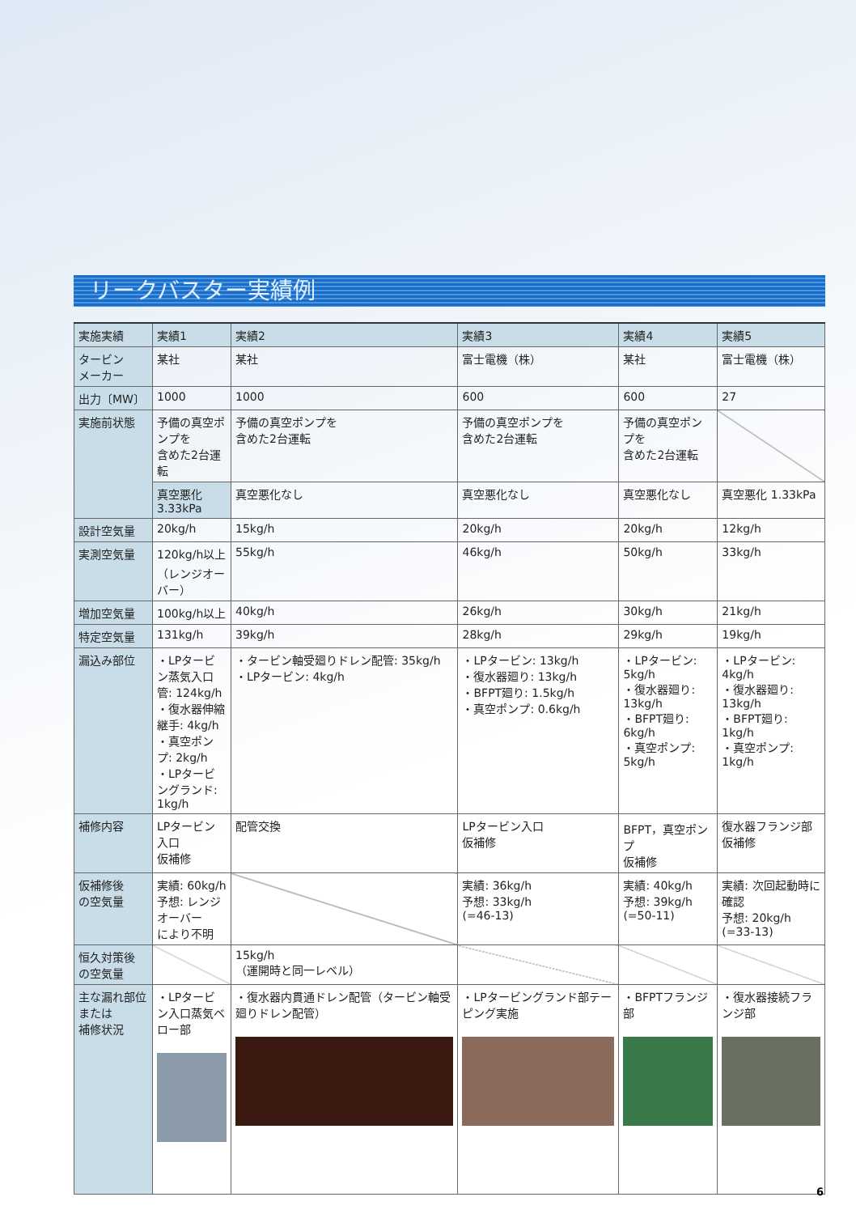リークバスター実績例
| 実施実績 | 実績1 | 実績2 | 実績3 | 実績4 | 実績5 |
| --- | --- | --- | --- | --- | --- |
| タービン メーカー | 某社 | 某社 | 富士電機（株） | 某社 | 富士電機（株） |
| 出力〔MW〕 | 1000 | 1000 | 600 | 600 | 27 |
| 実施前状態 | 予備の真空ポンプを 含めた2台運転 | 予備の真空ポンプを 含めた2台運転 | 予備の真空ポンプを 含めた2台運転 | 予備の真空ポンプを 含めた2台運転 | |
| | 真空悪化 3.33kPa | 真空悪化なし | 真空悪化なし | 真空悪化なし | 真空悪化 1.33kPa |
| 設計空気量 | 20kg/h | 15kg/h | 20kg/h | 20kg/h | 12kg/h |
| 実測空気量 | 120kg/h以上 （レンジオーバー） | 55kg/h | 46kg/h | 50kg/h | 33kg/h |
| 増加空気量 | 100kg/h以上 | 40kg/h | 26kg/h | 30kg/h | 21kg/h |
| 特定空気量 | 131kg/h | 39kg/h | 28kg/h | 29kg/h | 19kg/h |
| 漏込み部位 | ・LPタービン蒸気入口管: 124kg/h ・復水器伸縮継手: 4kg/h ・真空ポンプ: 2kg/h ・LPタービングランド: 1kg/h | ・タービン軸受廻りドレン配管: 35kg/h ・LPタービン: 4kg/h | ・LPタービン: 13kg/h ・復水器廻り: 13kg/h ・BFPT廻り: 1.5kg/h ・真空ポンプ: 0.6kg/h | ・LPタービン: 5kg/h ・復水器廻り: 13kg/h ・BFPT廻り: 6kg/h ・真空ポンプ: 5kg/h | ・LPタービン: 4kg/h ・復水器廻り: 13kg/h ・BFPT廻り: 1kg/h ・真空ポンプ: 1kg/h |
| 補修内容 | LPタービン入口 仮補修 | 配管交換 | LPタービン入口 仮補修 | BFPT，真空ポンプ 仮補修 | 復水器フランジ部 仮補修 |
| 仮補修後 の空気量 | 実績: 60kg/h 予想: レンジオーバー により不明 | | 実績: 36kg/h 予想: 33kg/h (=46-13) | 実績: 40kg/h 予想: 39kg/h (=50-11) | 実績: 次回起動時に確認 予想: 20kg/h (=33-13) |
| 恒久対策後 の空気量 | | 15kg/h （運開時と同一レベル） | | | |
| 主な漏れ部位 または 補修状況 | ・LPタービン入口蒸気ベロー部 | ・復水器内貫通ドレン配管（タービン軸受廻りドレン配管） | ・LPタービングランド部テーピング実施 | ・BFPTフランジ部 | ・復水器接続フランジ部 |
6